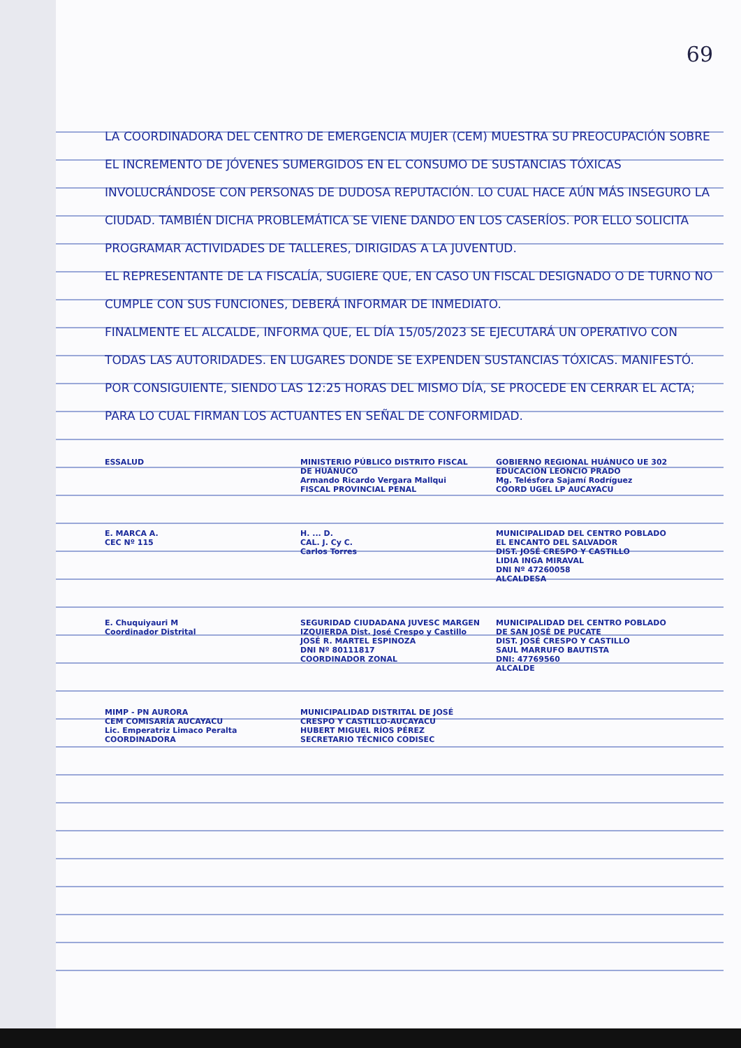69
LA COORDINADORA DEL CENTRO DE EMERGENCIA MUJER (CEM) MUESTRA SU PREOCUPACIÓN SOBRE EL INCREMENTO DE JÓVENES SUMERGIDOS EN EL CONSUMO DE SUSTANCIAS TÓXICAS INVOLUCRÁNDOSE CON PERSONAS DE DUDOSA REPUTACIÓN. LO CUAL HACE AÚN MÁS INSEGURO LA CIUDAD. TAMBIÉN DICHA PROBLEMÁTICA SE VIENE DANDO EN LOS CASERÍOS. POR ELLO SOLICITA PROGRAMAR ACTIVIDADES DE TALLERES, DIRIGIDAS A LA JUVENTUD.
EL REPRESENTANTE DE LA FISCALÍA, SUGIERE QUE, EN CASO UN FISCAL DESIGNADO O DE TURNO NO CUMPLE CON SUS FUNCIONES, DEBERÁ INFORMAR DE INMEDIATO.
FINALMENTE EL ALCALDE, INFORMA QUE, EL DÍA 15/05/2023 SE EJECUTARÁ UN OPERATIVO CON TODAS LAS AUTORIDADES. EN LUGARES DONDE SE EXPENDEN SUSTANCIAS TÓXICAS. MANIFESTÓ.
POR CONSIGUIENTE, SIENDO LAS 12:25 HORAS DEL MISMO DÍA, SE PROCEDE EN CERRAR EL ACTA; PARA LO CUAL FIRMAN LOS ACTUANTES EN SEÑAL DE CONFORMIDAD.
ESSALUD
MINISTERIO PÚBLICO DISTRITO FISCAL DE HUÁNUCO
Armando Ricardo Vergara Mallqui
FISCAL PROVINCIAL PENAL
GOBIERNO REGIONAL HUÁNUCO UE 302 EDUCACIÓN LEONCIO PRADO
Mg. Telésfora Sajamí Rodríguez
COORD UGEL LP AUCAYACU
E. MARCA A.
CEC Nº 115
H. ... D.
CAL. J. Cy C.
Carlos Torres
MUNICIPALIDAD DEL CENTRO POBLADO EL ENCANTO DEL SALVADOR
DIST. JOSÉ CRESPO Y CASTILLO
LIDIA INGA MIRAVAL
DNI Nº 47260058
ALCALDESA
E. Chuquiyauri M
Coordinador Distrital
SEGURIDAD CIUDADANA JUVESC MARGEN IZQUIERDA Dist. José Crespo y Castillo
JOSÉ R. MARTEL ESPINOZA
DNI Nº 80111817
COORDINADOR ZONAL
MUNICIPALIDAD DEL CENTRO POBLADO DE SAN JOSÉ DE PUCATE
DIST. JOSÉ CRESPO Y CASTILLO
SAUL MARRUFO BAUTISTA
DNI: 47769560
ALCALDE
MIMP - PN AURORA
CEM COMISARÍA AUCAYACU
Lic. Emperatriz Limaco Peralta
COORDINADORA
MUNICIPALIDAD DISTRITAL DE JOSÉ CRESPO Y CASTILLO-AUCAYACU
HUBERT MIGUEL RÍOS PÉREZ
SECRETARIO TÉCNICO CODISEC